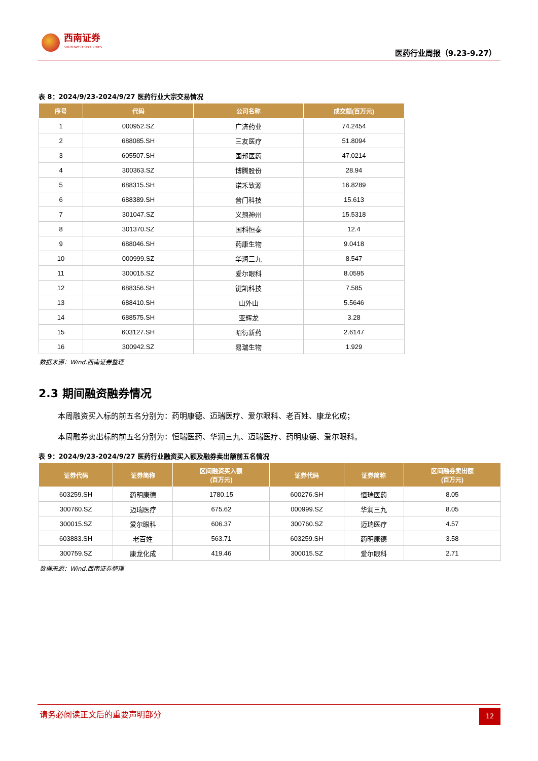西南证券
SOUTHWEST SECURITIES
医药行业周报（9.23-9.27）
表 8：2024/9/23-2024/9/27 医药行业大宗交易情况
| 序号 | 代码 | 公司名称 | 成交额(百万元) |
| --- | --- | --- | --- |
| 1 | 000952.SZ | 广济药业 | 74.2454 |
| 2 | 688085.SH | 三友医疗 | 51.8094 |
| 3 | 605507.SH | 国邦医药 | 47.0214 |
| 4 | 300363.SZ | 博腾股份 | 28.94 |
| 5 | 688315.SH | 诺禾致源 | 16.8289 |
| 6 | 688389.SH | 普门科技 | 15.613 |
| 7 | 301047.SZ | 义翘神州 | 15.5318 |
| 8 | 301370.SZ | 国科恒泰 | 12.4 |
| 9 | 688046.SH | 药康生物 | 9.0418 |
| 10 | 000999.SZ | 华润三九 | 8.547 |
| 11 | 300015.SZ | 爱尔眼科 | 8.0595 |
| 12 | 688356.SH | 键凯科技 | 7.585 |
| 13 | 688410.SH | 山外山 | 5.5646 |
| 14 | 688575.SH | 亚辉龙 | 3.28 |
| 15 | 603127.SH | 昭衍新药 | 2.6147 |
| 16 | 300942.SZ | 易瑞生物 | 1.929 |
数据来源：Wind.西南证券整理
2.3 期间融资融券情况
本周融资买入标的前五名分别为：药明康德、迈瑞医疗、爱尔眼科、老百姓、康龙化成；
本周融券卖出标的前五名分别为：恒瑞医药、华润三九、迈瑞医疗、药明康德、爱尔眼科。
表 9：2024/9/23-2024/9/27 医药行业融资买入额及融券卖出额前五名情况
| 证券代码 | 证券简称 | 区间融资买入额 (百万元) | 证券代码 | 证券简称 | 区间融券卖出额 (百万元) |
| --- | --- | --- | --- | --- | --- |
| 603259.SH | 药明康德 | 1780.15 | 600276.SH | 恒瑞医药 | 8.05 |
| 300760.SZ | 迈瑞医疗 | 675.62 | 000999.SZ | 华润三九 | 8.05 |
| 300015.SZ | 爱尔眼科 | 606.37 | 300760.SZ | 迈瑞医疗 | 4.57 |
| 603883.SH | 老百姓 | 563.71 | 603259.SH | 药明康德 | 3.58 |
| 300759.SZ | 康龙化成 | 419.46 | 300015.SZ | 爱尔眼科 | 2.71 |
数据来源：Wind.西南证券整理
请务必阅读正文后的重要声明部分
12